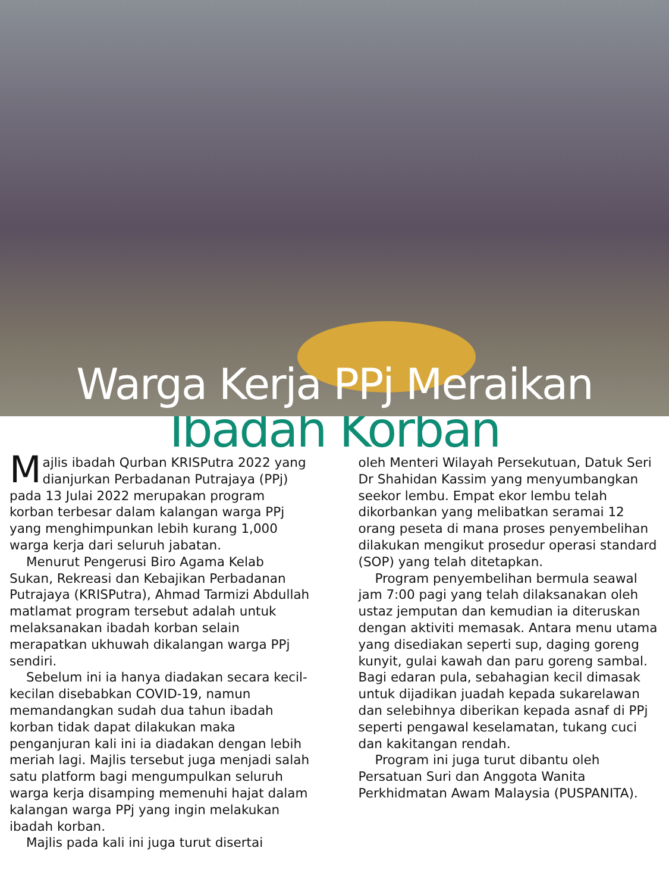Warga Kerja PPj Meraikan
Ibadah Korban
Majlis ibadah Qurban KRISPutra 2022 yang dianjurkan Perbadanan Putrajaya (PPj) pada 13 Julai 2022 merupakan program korban terbesar dalam kalangan warga PPj yang menghimpunkan lebih kurang 1,000 warga kerja dari seluruh jabatan.
Menurut Pengerusi Biro Agama Kelab Sukan, Rekreasi dan Kebajikan Perbadanan Putrajaya (KRISPutra), Ahmad Tarmizi Abdullah matlamat program tersebut adalah untuk melaksanakan ibadah korban selain merapatkan ukhuwah dikalangan warga PPj sendiri.
Sebelum ini ia hanya diadakan secara kecil-kecilan disebabkan COVID-19, namun memandangkan sudah dua tahun ibadah korban tidak dapat dilakukan maka penganjuran kali ini ia diadakan dengan lebih meriah lagi. Majlis tersebut juga menjadi salah satu platform bagi mengumpulkan seluruh warga kerja disamping memenuhi hajat dalam kalangan warga PPj yang ingin melakukan ibadah korban.
Majlis pada kali ini juga turut disertai
oleh Menteri Wilayah Persekutuan, Datuk Seri Dr Shahidan Kassim yang menyumbangkan seekor lembu. Empat ekor lembu telah dikorbankan yang melibatkan seramai 12 orang peseta di mana proses penyembelihan dilakukan mengikut prosedur operasi standard (SOP) yang telah ditetapkan.
Program penyembelihan bermula seawal jam 7:00 pagi yang telah dilaksanakan oleh ustaz jemputan dan kemudian ia diteruskan dengan aktiviti memasak. Antara menu utama yang disediakan seperti sup, daging goreng kunyit, gulai kawah dan paru goreng sambal. Bagi edaran pula, sebahagian kecil dimasak untuk dijadikan juadah kepada sukarelawan dan selebihnya diberikan kepada asnaf di PPj seperti pengawal keselamatan, tukang cuci dan kakitangan rendah.
Program ini juga turut dibantu oleh Persatuan Suri dan Anggota Wanita Perkhidmatan Awam Malaysia (PUSPANITA).